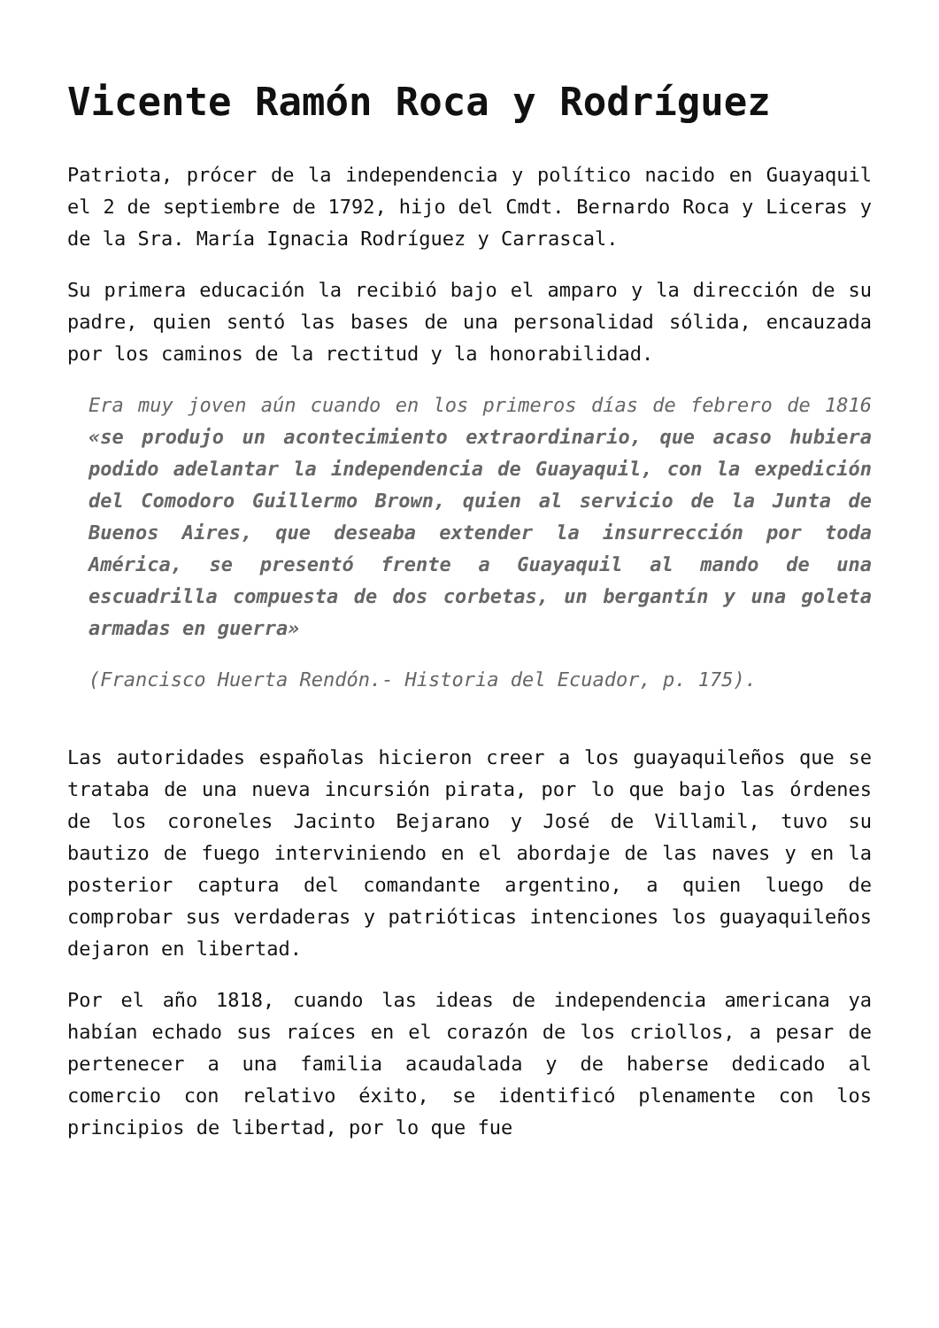Vicente Ramón Roca y Rodríguez
Patriota, prócer de la independencia y político nacido en Guayaquil el 2 de septiembre de 1792, hijo del Cmdt. Bernardo Roca y Liceras y de la Sra. María Ignacia Rodríguez y Carrascal.
Su primera educación la recibió bajo el amparo y la dirección de su padre, quien sentó las bases de una personalidad sólida, encauzada por los caminos de la rectitud y la honorabilidad.
Era muy joven aún cuando en los primeros días de febrero de 1816 «se produjo un acontecimiento extraordinario, que acaso hubiera podido adelantar la independencia de Guayaquil, con la expedición del Comodoro Guillermo Brown, quien al servicio de la Junta de Buenos Aires, que deseaba extender la insurrección por toda América, se presentó frente a Guayaquil al mando de una escuadrilla compuesta de dos corbetas, un bergantín y una goleta armadas en guerra»
(Francisco Huerta Rendón.- Historia del Ecuador, p. 175).
Las autoridades españolas hicieron creer a los guayaquileños que se trataba de una nueva incursión pirata, por lo que bajo las órdenes de los coroneles Jacinto Bejarano y José de Villamil, tuvo su bautizo de fuego interviniendo en el abordaje de las naves y en la posterior captura del comandante argentino, a quien luego de comprobar sus verdaderas y patrióticas intenciones los guayaquileños dejaron en libertad.
Por el año 1818, cuando las ideas de independencia americana ya habían echado sus raíces en el corazón de los criollos, a pesar de pertenecer a una familia acaudalada y de haberse dedicado al comercio con relativo éxito, se identificó plenamente con los principios de libertad, por lo que fue